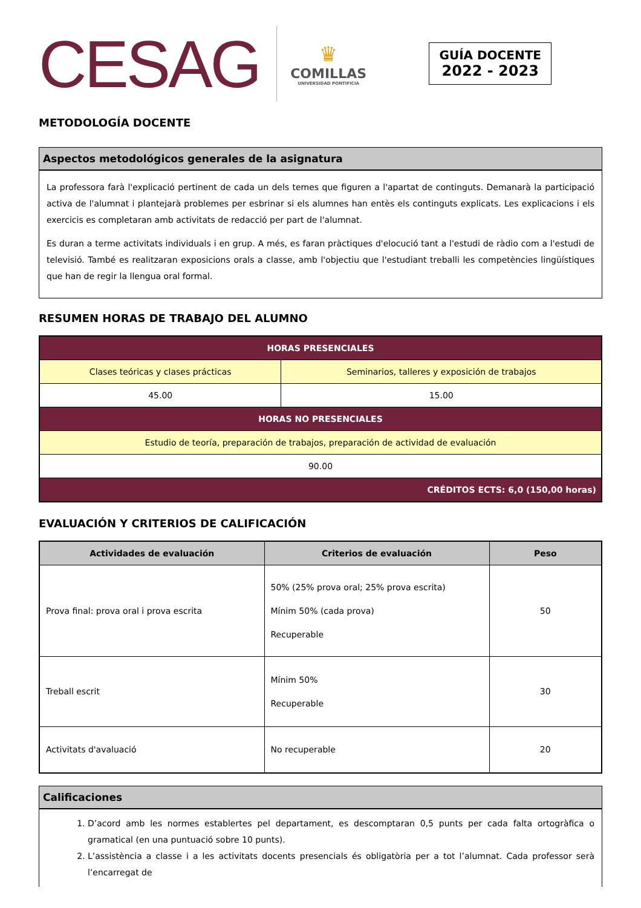CESAG
♛
COMILLAS
UNIVERSIDAD PONTIFICIA
GUÍA DOCENTE
2022 - 2023
METODOLOGÍA DOCENTE
Aspectos metodológicos generales de la asignatura
La professora farà l'explicació pertinent de cada un dels temes que figuren a l'apartat de continguts. Demanarà la participació activa de l'alumnat i plantejarà problemes per esbrinar si els alumnes han entès els continguts explicats. Les explicacions i els exercicis es completaran amb activitats de redacció per part de l'alumnat.
Es duran a terme activitats individuals i en grup. A més, es faran pràctiques d'elocució tant a l'estudi de ràdio com a l'estudi de televisió. També es realitzaran exposicions orals a classe, amb l'objectiu que l'estudiant treballi les competències lingüístiques que han de regir la llengua oral formal.
RESUMEN HORAS DE TRABAJO DEL ALUMNO
| HORAS PRESENCIALES | |
| --- | --- |
| Clases teóricas y clases prácticas | Seminarios, talleres y exposición de trabajos |
| 45.00 | 15.00 |
| HORAS NO PRESENCIALES | |
| Estudio de teoría, preparación de trabajos, preparación de actividad de evaluación | |
| 90.00 | |
| CRÉDITOS ECTS: 6,0 (150,00 horas) | |
EVALUACIÓN Y CRITERIOS DE CALIFICACIÓN
| Actividades de evaluación | Criterios de evaluación | Peso |
| --- | --- | --- |
| Prova final: prova oral i prova escrita | 50% (25% prova oral; 25% prova escrita) Mínim 50% (cada prova) Recuperable | 50 |
| Treball escrit | Mínim 50% Recuperable | 30 |
| Activitats d'avaluació | No recuperable | 20 |
Calificaciones
1. D’acord amb les normes establertes pel departament, es descomptaran 0,5 punts per cada falta ortogràfica o gramatical (en una puntuació sobre 10 punts).
2. L’assistència a classe i a les activitats docents presencials és obligatòria per a tot l’alumnat. Cada professor serà l’encarregat de